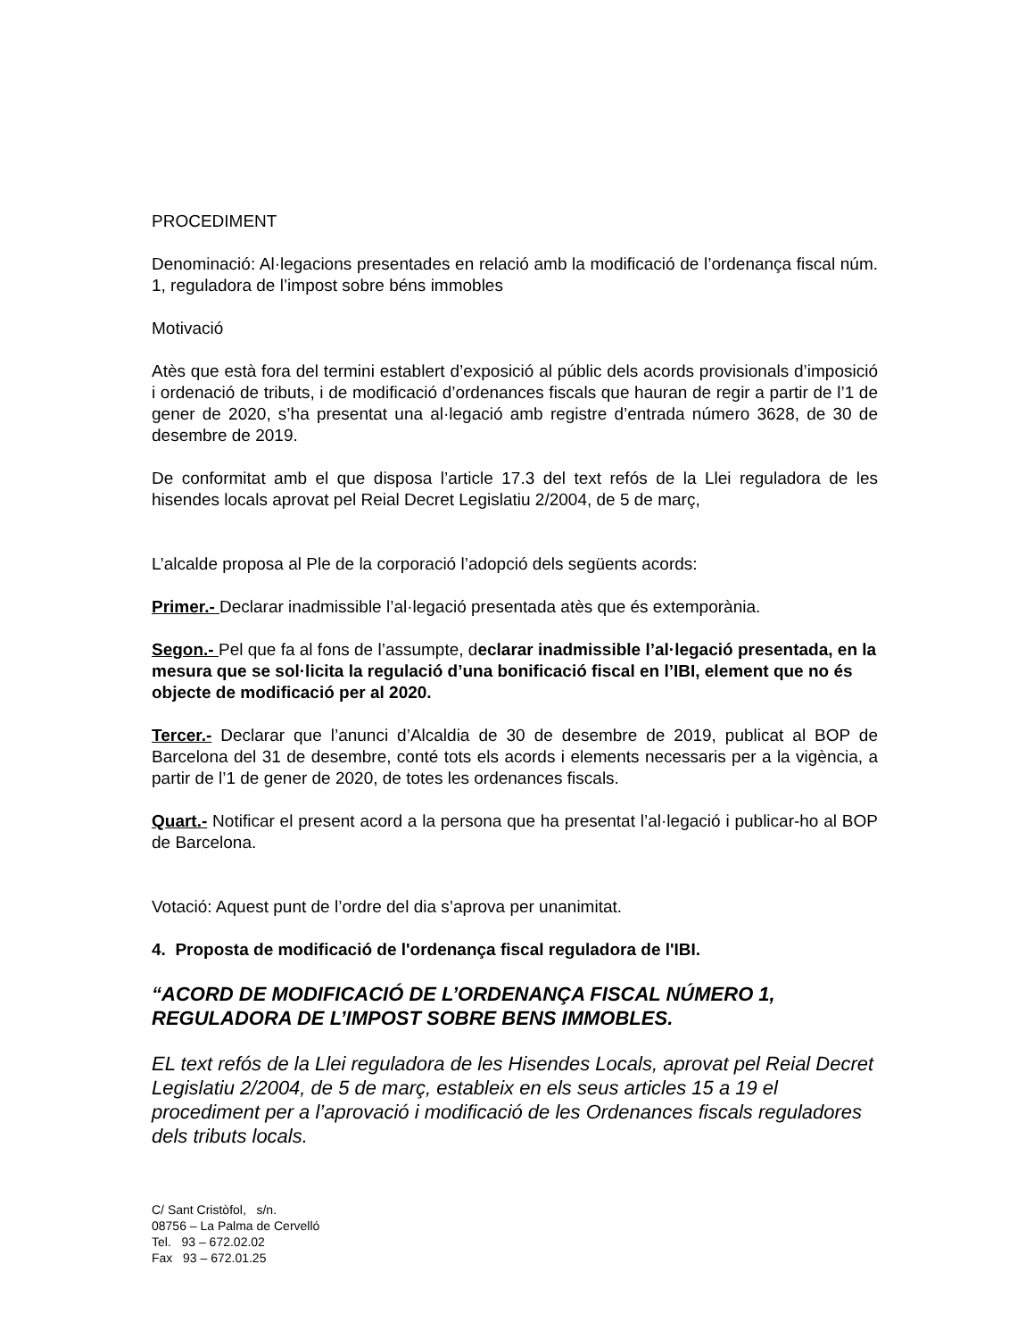PROCEDIMENT
Denominació: Al·legacions presentades en relació amb la modificació de l’ordenança fiscal núm. 1, reguladora de l’impost sobre béns immobles
Motivació
Atès que està fora del termini establert d’exposició al públic dels acords provisionals d’imposició i ordenació de tributs, i de modificació d’ordenances fiscals que hauran de regir a partir de l’1 de gener de 2020, s’ha presentat una al·legació amb registre d’entrada número 3628, de 30 de desembre de 2019.
De conformitat amb el que disposa l’article 17.3 del text refós de la Llei reguladora de les hisendes locals aprovat pel Reial Decret Legislatiu 2/2004, de 5 de març,
L’alcalde proposa al Ple de la corporació l’adopció dels següents acords:
Primer.- Declarar inadmissible l’al·legació presentada atès que és extemporània.
Segon.- Pel que fa al fons de l’assumpte, declarar inadmissible l’al·legació presentada, en la mesura que se sol·licita la regulació d’una bonificació fiscal en l’IBI, element que no és objecte de modificació per al 2020.
Tercer.- Declarar que l’anunci d’Alcaldia de 30 de desembre de 2019, publicat al BOP de Barcelona del 31 de desembre, conté tots els acords i elements necessaris per a la vigència, a partir de l’1 de gener de 2020, de totes les ordenances fiscals.
Quart.- Notificar el present acord a la persona que ha presentat l’al·legació i publicar-ho al BOP de Barcelona.
Votació: Aquest punt de l’ordre del dia s’aprova per unanimitat.
4. Proposta de modificació de l'ordenança fiscal reguladora de l'IBI.
“ACORD DE MODIFICACIÓ DE L’ORDENANÇA FISCAL NÚMERO 1, REGULADORA DE L’IMPOST SOBRE BENS IMMOBLES.
EL text refós de la Llei reguladora de les Hisendes Locals, aprovat pel Reial Decret Legislatiu 2/2004, de 5 de març, estableix en els seus articles 15 a 19 el procediment per a l’aprovació i modificació de les Ordenances fiscals reguladores dels tributs locals.
C/ Sant Cristòfol, s/n.
08756 – La Palma de Cervelló
Tel. 93 – 672.02.02
Fax 93 – 672.01.25